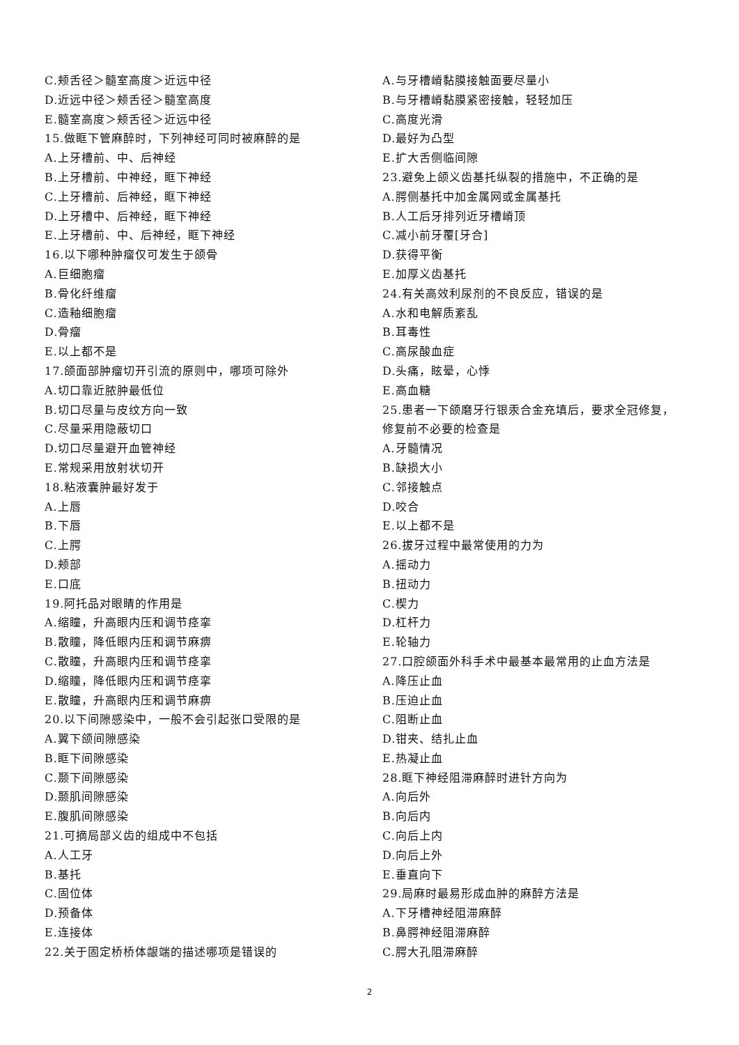C.颊舌径＞髓室高度＞近远中径
D.近远中径＞颊舌径＞髓室高度
E.髓室高度＞颊舌径＞近远中径
15.做眶下管麻醉时，下列神经可同时被麻醉的是
A.上牙槽前、中、后神经
B.上牙槽前、中神经，眶下神经
C.上牙槽前、后神经，眶下神经
D.上牙槽中、后神经，眶下神经
E.上牙槽前、中、后神经，眶下神经
16.以下哪种肿瘤仅可发生于颌骨
A.巨细胞瘤
B.骨化纤维瘤
C.造釉细胞瘤
D.骨瘤
E.以上都不是
17.颌面部肿瘤切开引流的原则中，哪项可除外
A.切口靠近脓肿最低位
B.切口尽量与皮纹方向一致
C.尽量采用隐蔽切口
D.切口尽量避开血管神经
E.常规采用放射状切开
18.粘液囊肿最好发于
A.上唇
B.下唇
C.上腭
D.颊部
E.口底
19.阿托品对眼睛的作用是
A.缩瞳，升高眼内压和调节痉挛
B.散瞳，降低眼内压和调节麻痹
C.散瞳，升高眼内压和调节痉挛
D.缩瞳，降低眼内压和调节痉挛
E.散瞳，升高眼内压和调节麻痹
20.以下间隙感染中，一般不会引起张口受限的是
A.翼下颌间隙感染
B.眶下间隙感染
C.颞下间隙感染
D.颞肌间隙感染
E.腹肌间隙感染
21.可摘局部义齿的组成中不包括
A.人工牙
B.基托
C.固位体
D.预备体
E.连接体
22.关于固定桥桥体龈端的描述哪项是错误的
A.与牙槽嵴黏膜接触面要尽量小
B.与牙槽嵴黏膜紧密接触，轻轻加压
C.高度光滑
D.最好为凸型
E.扩大舌侧临间隙
23.避免上颌义齿基托纵裂的措施中，不正确的是
A.腭侧基托中加金属网或金属基托
B.人工后牙排列近牙槽嵴顶
C.减小前牙覆[牙合]
D.获得平衡
E.加厚义齿基托
24.有关高效利尿剂的不良反应，错误的是
A.水和电解质紊乱
B.耳毒性
C.高尿酸血症
D.头痛，眩晕，心悸
E.高血糖
25.患者一下颌磨牙行银汞合金充填后，要求全冠修复，
修复前不必要的检查是
A.牙髓情况
B.缺损大小
C.邻接触点
D.咬合
E.以上都不是
26.拔牙过程中最常使用的力为
A.摇动力
B.扭动力
C.楔力
D.杠杆力
E.轮轴力
27.口腔颌面外科手术中最基本最常用的止血方法是
A.降压止血
B.压迫止血
C.阻断止血
D.钳夹、结扎止血
E.热凝止血
28.眶下神经阻滞麻醉时进针方向为
A.向后外
B.向后内
C.向后上内
D.向后上外
E.垂直向下
29.局麻时最易形成血肿的麻醉方法是
A.下牙槽神经阻滞麻醉
B.鼻腭神经阻滞麻醉
C.腭大孔阻滞麻醉
2